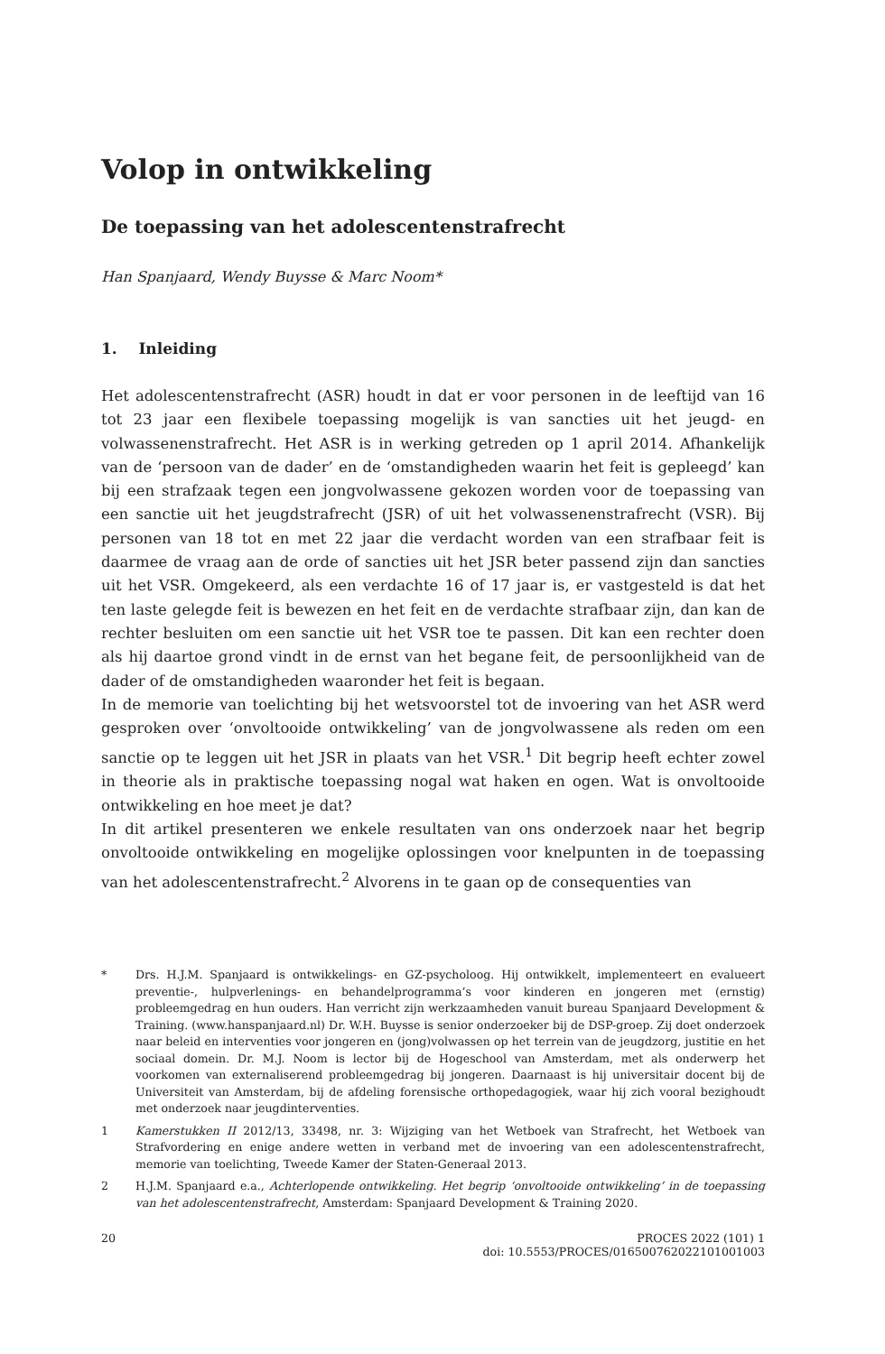Volop in ontwikkeling
De toepassing van het adolescentenstrafrecht
Han Spanjaard, Wendy Buysse & Marc Noom*
1. Inleiding
Het adolescentenstrafrecht (ASR) houdt in dat er voor personen in de leeftijd van 16 tot 23 jaar een flexibele toepassing mogelijk is van sancties uit het jeugd- en volwassenenstrafrecht. Het ASR is in werking getreden op 1 april 2014. Afhankelijk van de ‘persoon van de dader’ en de ‘omstandigheden waarin het feit is gepleegd’ kan bij een strafzaak tegen een jongvolwassene gekozen worden voor de toepassing van een sanctie uit het jeugdstrafrecht (JSR) of uit het volwassenenstrafrecht (VSR). Bij personen van 18 tot en met 22 jaar die verdacht worden van een strafbaar feit is daarmee de vraag aan de orde of sancties uit het JSR beter passend zijn dan sancties uit het VSR. Omgekeerd, als een verdachte 16 of 17 jaar is, er vastgesteld is dat het ten laste gelegde feit is bewezen en het feit en de verdachte strafbaar zijn, dan kan de rechter besluiten om een sanctie uit het VSR toe te passen. Dit kan een rechter doen als hij daartoe grond vindt in de ernst van het begane feit, de persoonlijkheid van de dader of de omstandigheden waaronder het feit is begaan.
In de memorie van toelichting bij het wetsvoorstel tot de invoering van het ASR werd gesproken over ‘onvoltooide ontwikkeling’ van de jongvolwassene als reden om een sanctie op te leggen uit het JSR in plaats van het VSR.<sup>1</sup> Dit begrip heeft echter zowel in theorie als in praktische toepassing nogal wat haken en ogen. Wat is onvoltooide ontwikkeling en hoe meet je dat?
In dit artikel presenteren we enkele resultaten van ons onderzoek naar het begrip onvoltooide ontwikkeling en mogelijke oplossingen voor knelpunten in de toepassing van het adolescentenstrafrecht.<sup>2</sup> Alvorens in te gaan op de consequenties van
* Drs. H.J.M. Spanjaard is ontwikkelings- en GZ-psycholoog. Hij ontwikkelt, implementeert en evalueert preventie-, hulpverlenings- en behandelprogramma’s voor kinderen en jongeren met (ernstig) probleemgedrag en hun ouders. Han verricht zijn werkzaamheden vanuit bureau Spanjaard Development & Training. (www.hanspanjaard.nl) Dr. W.H. Buysse is senior onderzoeker bij de DSP-groep. Zij doet onderzoek naar beleid en interventies voor jongeren en (jong)volwassen op het terrein van de jeugdzorg, justitie en het sociaal domein. Dr. M.J. Noom is lector bij de Hogeschool van Amsterdam, met als onderwerp het voorkomen van externaliserend probleemgedrag bij jongeren. Daarnaast is hij universitair docent bij de Universiteit van Amsterdam, bij de afdeling forensische orthopedagogiek, waar hij zich vooral bezighoudt met onderzoek naar jeugdinterventies.
1 Kamerstukken II 2012/13, 33498, nr. 3: Wijziging van het Wetboek van Strafrecht, het Wetboek van Strafvordering en enige andere wetten in verband met de invoering van een adolescentenstrafrecht, memorie van toelichting, Tweede Kamer der Staten-Generaal 2013.
2 H.J.M. Spanjaard e.a., Achterlopende ontwikkeling. Het begrip ‘onvoltooide ontwikkeling’ in de toepassing van het adolescentenstrafrecht, Amsterdam: Spanjaard Development & Training 2020.
20 PROCES 2022 (101) 1
doi: 10.5553/PROCES/016500762022101001003